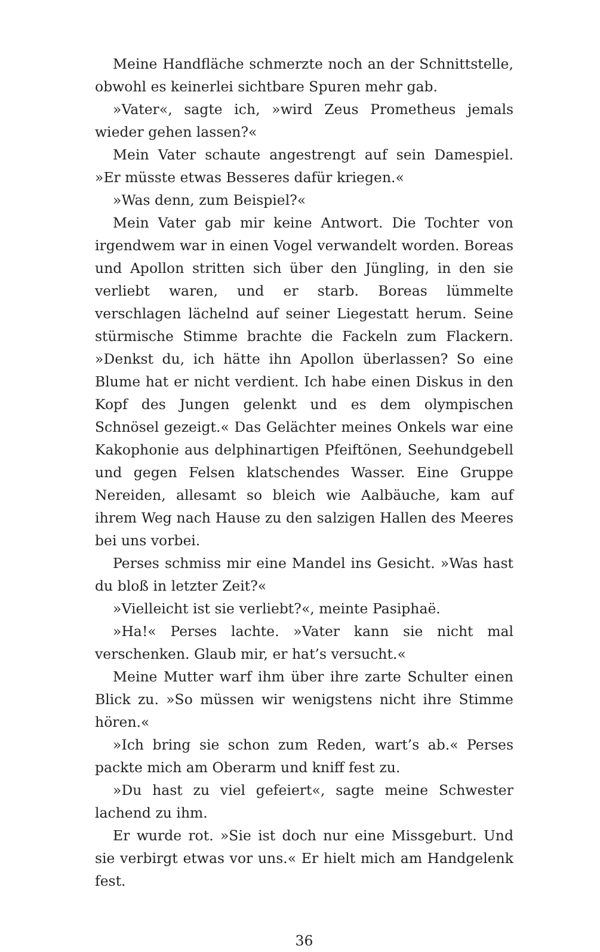Meine Handfläche schmerzte noch an der Schnittstelle, obwohl es keinerlei sichtbare Spuren mehr gab.
»Vater«, sagte ich, »wird Zeus Prometheus jemals wieder gehen lassen?«
Mein Vater schaute angestrengt auf sein Damespiel. »Er müsste etwas Besseres dafür kriegen.«
»Was denn, zum Beispiel?«
Mein Vater gab mir keine Antwort. Die Tochter von irgendwem war in einen Vogel verwandelt worden. Boreas und Apollon stritten sich über den Jüngling, in den sie verliebt waren, und er starb. Boreas lümmelte verschlagen lächelnd auf seiner Liegestatt herum. Seine stürmische Stimme brachte die Fackeln zum Flackern. »Denkst du, ich hätte ihn Apollon überlassen? So eine Blume hat er nicht verdient. Ich habe einen Diskus in den Kopf des Jungen gelenkt und es dem olympischen Schnösel gezeigt.« Das Gelächter meines Onkels war eine Kakophonie aus delphinartigen Pfeiftönen, Seehundgebell und gegen Felsen klatschendes Wasser. Eine Gruppe Nereiden, allesamt so bleich wie Aalbäuche, kam auf ihrem Weg nach Hause zu den salzigen Hallen des Meeres bei uns vorbei.
Perses schmiss mir eine Mandel ins Gesicht. »Was hast du bloß in letzter Zeit?«
»Vielleicht ist sie verliebt?«, meinte Pasiphaë.
»Ha!« Perses lachte. »Vater kann sie nicht mal verschenken. Glaub mir, er hat’s versucht.«
Meine Mutter warf ihm über ihre zarte Schulter einen Blick zu. »So müssen wir wenigstens nicht ihre Stimme hören.«
»Ich bring sie schon zum Reden, wart’s ab.« Perses packte mich am Oberarm und kniff fest zu.
»Du hast zu viel gefeiert«, sagte meine Schwester lachend zu ihm.
Er wurde rot. »Sie ist doch nur eine Missgeburt. Und sie verbirgt etwas vor uns.« Er hielt mich am Handgelenk fest.
36